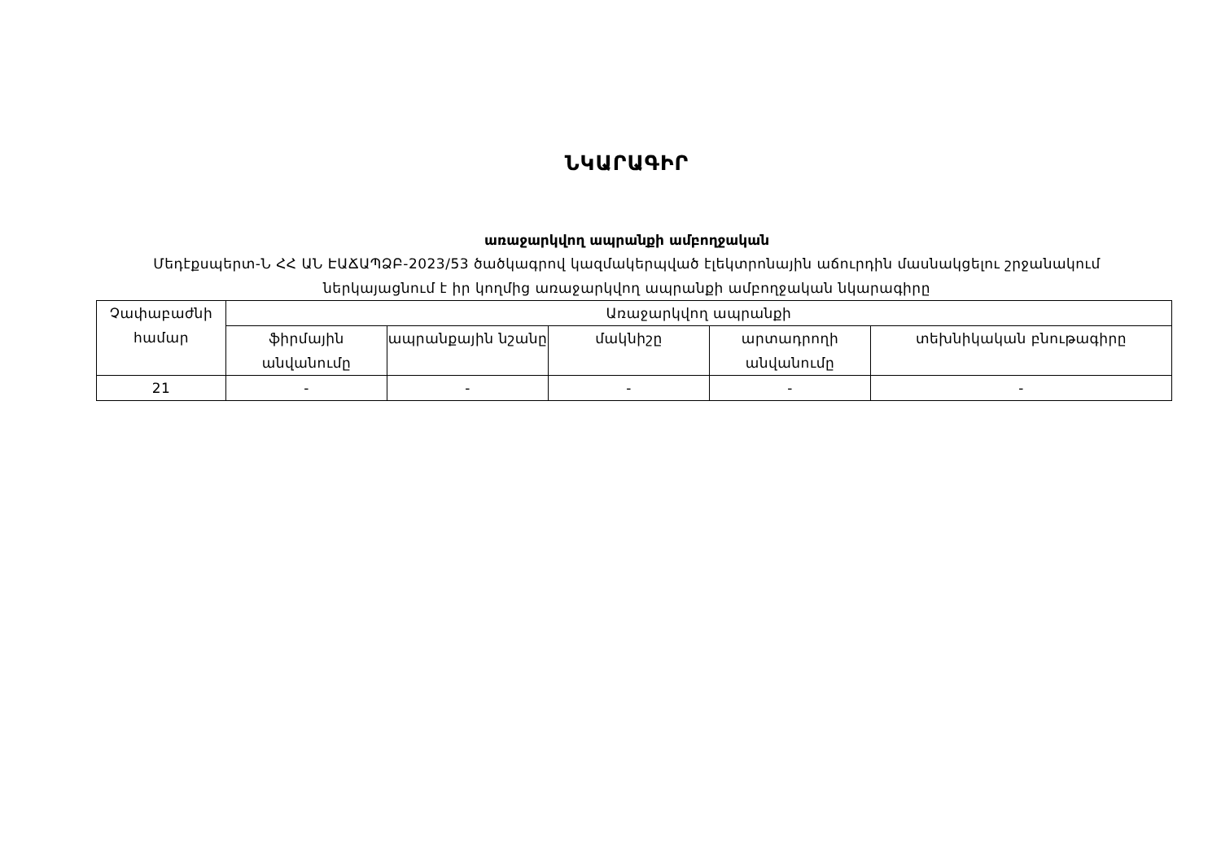ՆԿԱՐԱԳԻՐ
առաջարկվող ապրանքի ամբողջական
Մեդէքսպերտ-Ն ՀՀ ԱՆ ԷԱՃԱՊՁԲ-2023/53 ծածկագրով կազմակերպված էլեկտրոնային աճուրդին մասնակցելու շրջանակում ներկայացնում է իր կողմից առաջարկվող ապրանքի ամբողջական նկարագիրը
| Չափաբաժնի համար | Առաջարկվող ապրանքի | | | | |
| --- | --- | --- | --- | --- | --- |
| | ֆիրմային անվանումը | ապրանքային նշանը | մակնիշը | արտադրողի անվանումը | տեխնիկական բնութագիրը |
| 21 | - | - | - | - | - |